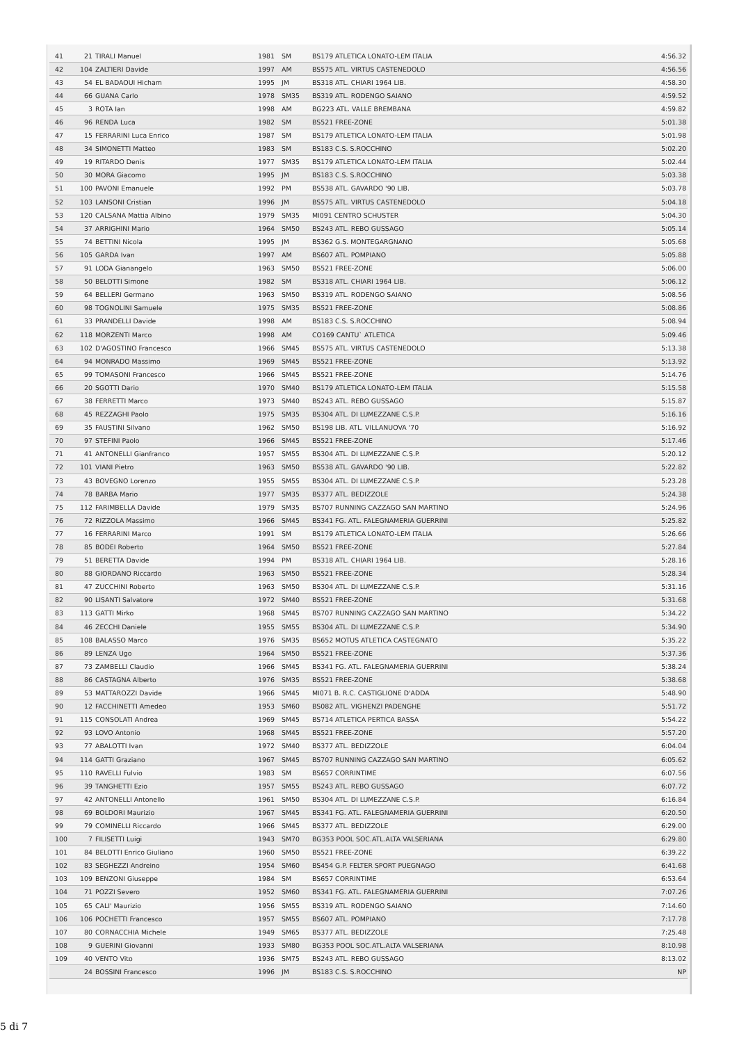| 41 | 21 | TIRALI Manuel | 1981 | SM | BS179 ATLETICA LONATO-LEM ITALIA | 4:56.32 |
| 42 | 104 | ZALTIERI Davide | 1997 | AM | BS575 ATL. VIRTUS CASTENEDOLO | 4:56.56 |
| 43 | 54 | EL BADAOUI Hicham | 1995 | JM | BS318 ATL. CHIARI 1964 LIB. | 4:58.30 |
| 44 | 66 | GUANA Carlo | 1978 | SM35 | BS319 ATL. RODENGO SAIANO | 4:59.52 |
| 45 | 3 | ROTA Ian | 1998 | AM | BG223 ATL. VALLE BREMBANA | 4:59.82 |
| 46 | 96 | RENDA Luca | 1982 | SM | BS521 FREE-ZONE | 5:01.38 |
| 47 | 15 | FERRARINI Luca Enrico | 1987 | SM | BS179 ATLETICA LONATO-LEM ITALIA | 5:01.98 |
| 48 | 34 | SIMONETTI Matteo | 1983 | SM | BS183 C.S. S.ROCCHINO | 5:02.20 |
| 49 | 19 | RITARDO Denis | 1977 | SM35 | BS179 ATLETICA LONATO-LEM ITALIA | 5:02.44 |
| 50 | 30 | MORA Giacomo | 1995 | JM | BS183 C.S. S.ROCCHINO | 5:03.38 |
| 51 | 100 | PAVONI Emanuele | 1992 | PM | BS538 ATL. GAVARDO '90 LIB. | 5:03.78 |
| 52 | 103 | LANSONI Cristian | 1996 | JM | BS575 ATL. VIRTUS CASTENEDOLO | 5:04.18 |
| 53 | 120 | CALSANA Mattia Albino | 1979 | SM35 | MI091 CENTRO SCHUSTER | 5:04.30 |
| 54 | 37 | ARRIGHINI Mario | 1964 | SM50 | BS243 ATL. REBO GUSSAGO | 5:05.14 |
| 55 | 74 | BETTINI Nicola | 1995 | JM | BS362 G.S. MONTEGARGNANO | 5:05.68 |
| 56 | 105 | GARDA Ivan | 1997 | AM | BS607 ATL. POMPIANO | 5:05.88 |
| 57 | 91 | LODA Gianangelo | 1963 | SM50 | BS521 FREE-ZONE | 5:06.00 |
| 58 | 50 | BELOTTI Simone | 1982 | SM | BS318 ATL. CHIARI 1964 LIB. | 5:06.12 |
| 59 | 64 | BELLERI Germano | 1963 | SM50 | BS319 ATL. RODENGO SAIANO | 5:08.56 |
| 60 | 98 | TOGNOLINI Samuele | 1975 | SM35 | BS521 FREE-ZONE | 5:08.86 |
| 61 | 33 | PRANDELLI Davide | 1998 | AM | BS183 C.S. S.ROCCHINO | 5:08.94 |
| 62 | 118 | MORZENTI Marco | 1998 | AM | CO169 CANTU` ATLETICA | 5:09.46 |
| 63 | 102 | D'AGOSTINO Francesco | 1966 | SM45 | BS575 ATL. VIRTUS CASTENEDOLO | 5:13.38 |
| 64 | 94 | MONRADO Massimo | 1969 | SM45 | BS521 FREE-ZONE | 5:13.92 |
| 65 | 99 | TOMASONI Francesco | 1966 | SM45 | BS521 FREE-ZONE | 5:14.76 |
| 66 | 20 | SGOTTI Dario | 1970 | SM40 | BS179 ATLETICA LONATO-LEM ITALIA | 5:15.58 |
| 67 | 38 | FERRETTI Marco | 1973 | SM40 | BS243 ATL. REBO GUSSAGO | 5:15.87 |
| 68 | 45 | REZZAGHI Paolo | 1975 | SM35 | BS304 ATL. DI LUMEZZANE C.S.P. | 5:16.16 |
| 69 | 35 | FAUSTINI Silvano | 1962 | SM50 | BS198 LIB. ATL. VILLANUOVA '70 | 5:16.92 |
| 70 | 97 | STEFINI Paolo | 1966 | SM45 | BS521 FREE-ZONE | 5:17.46 |
| 71 | 41 | ANTONELLI Gianfranco | 1957 | SM55 | BS304 ATL. DI LUMEZZANE C.S.P. | 5:20.12 |
| 72 | 101 | VIANI Pietro | 1963 | SM50 | BS538 ATL. GAVARDO '90 LIB. | 5:22.82 |
| 73 | 43 | BOVEGNO Lorenzo | 1955 | SM55 | BS304 ATL. DI LUMEZZANE C.S.P. | 5:23.28 |
| 74 | 78 | BARBA Mario | 1977 | SM35 | BS377 ATL. BEDIZZOLE | 5:24.38 |
| 75 | 112 | FARIMBELLA Davide | 1979 | SM35 | BS707 RUNNING CAZZAGO SAN MARTINO | 5:24.96 |
| 76 | 72 | RIZZOLA Massimo | 1966 | SM45 | BS341 FG. ATL. FALEGNAMERIA GUERRINI | 5:25.82 |
| 77 | 16 | FERRARINI Marco | 1991 | SM | BS179 ATLETICA LONATO-LEM ITALIA | 5:26.66 |
| 78 | 85 | BODEI Roberto | 1964 | SM50 | BS521 FREE-ZONE | 5:27.84 |
| 79 | 51 | BERETTA Davide | 1994 | PM | BS318 ATL. CHIARI 1964 LIB. | 5:28.16 |
| 80 | 88 | GIORDANO Riccardo | 1963 | SM50 | BS521 FREE-ZONE | 5:28.34 |
| 81 | 47 | ZUCCHINI Roberto | 1963 | SM50 | BS304 ATL. DI LUMEZZANE C.S.P. | 5:31.16 |
| 82 | 90 | LISANTI Salvatore | 1972 | SM40 | BS521 FREE-ZONE | 5:31.68 |
| 83 | 113 | GATTI Mirko | 1968 | SM45 | BS707 RUNNING CAZZAGO SAN MARTINO | 5:34.22 |
| 84 | 46 | ZECCHI Daniele | 1955 | SM55 | BS304 ATL. DI LUMEZZANE C.S.P. | 5:34.90 |
| 85 | 108 | BALASSO Marco | 1976 | SM35 | BS652 MOTUS ATLETICA CASTEGNATO | 5:35.22 |
| 86 | 89 | LENZA Ugo | 1964 | SM50 | BS521 FREE-ZONE | 5:37.36 |
| 87 | 73 | ZAMBELLI Claudio | 1966 | SM45 | BS341 FG. ATL. FALEGNAMERIA GUERRINI | 5:38.24 |
| 88 | 86 | CASTAGNA Alberto | 1976 | SM35 | BS521 FREE-ZONE | 5:38.68 |
| 89 | 53 | MATTAROZZI Davide | 1966 | SM45 | MI071 B. R.C. CASTIGLIONE D'ADDA | 5:48.90 |
| 90 | 12 | FACCHINETTI Amedeo | 1953 | SM60 | BS082 ATL. VIGHENZI PADENGHE | 5:51.72 |
| 91 | 115 | CONSOLATI Andrea | 1969 | SM45 | BS714 ATLETICA PERTICA BASSA | 5:54.22 |
| 92 | 93 | LOVO Antonio | 1968 | SM45 | BS521 FREE-ZONE | 5:57.20 |
| 93 | 77 | ABALOTTI Ivan | 1972 | SM40 | BS377 ATL. BEDIZZOLE | 6:04.04 |
| 94 | 114 | GATTI Graziano | 1967 | SM45 | BS707 RUNNING CAZZAGO SAN MARTINO | 6:05.62 |
| 95 | 110 | RAVELLI Fulvio | 1983 | SM | BS657 CORRINTIME | 6:07.56 |
| 96 | 39 | TANGHETTI Ezio | 1957 | SM55 | BS243 ATL. REBO GUSSAGO | 6:07.72 |
| 97 | 42 | ANTONELLI Antonello | 1961 | SM50 | BS304 ATL. DI LUMEZZANE C.S.P. | 6:16.84 |
| 98 | 69 | BOLDORI Maurizio | 1967 | SM45 | BS341 FG. ATL. FALEGNAMERIA GUERRINI | 6:20.50 |
| 99 | 79 | COMINELLI Riccardo | 1966 | SM45 | BS377 ATL. BEDIZZOLE | 6:29.00 |
| 100 | 7 | FILISETTI Luigi | 1943 | SM70 | BG353 POOL SOC.ATL.ALTA VALSERIANA | 6:29.80 |
| 101 | 84 | BELOTTI Enrico Giuliano | 1960 | SM50 | BS521 FREE-ZONE | 6:39.22 |
| 102 | 83 | SEGHEZZI Andreino | 1954 | SM60 | BS454 G.P. FELTER SPORT PUEGNAGO | 6:41.68 |
| 103 | 109 | BENZONI Giuseppe | 1984 | SM | BS657 CORRINTIME | 6:53.64 |
| 104 | 71 | POZZI Severo | 1952 | SM60 | BS341 FG. ATL. FALEGNAMERIA GUERRINI | 7:07.26 |
| 105 | 65 | CALI' Maurizio | 1956 | SM55 | BS319 ATL. RODENGO SAIANO | 7:14.60 |
| 106 | 106 | POCHETTI Francesco | 1957 | SM55 | BS607 ATL. POMPIANO | 7:17.78 |
| 107 | 80 | CORNACCHIA Michele | 1949 | SM65 | BS377 ATL. BEDIZZOLE | 7:25.48 |
| 108 | 9 | GUERINI Giovanni | 1933 | SM80 | BG353 POOL SOC.ATL.ALTA VALSERIANA | 8:10.98 |
| 109 | 40 | VENTO Vito | 1936 | SM75 | BS243 ATL. REBO GUSSAGO | 8:13.02 |
| | 24 | BOSSINI Francesco | 1996 | JM | BS183 C.S. S.ROCCHINO | NP |
5 di 7